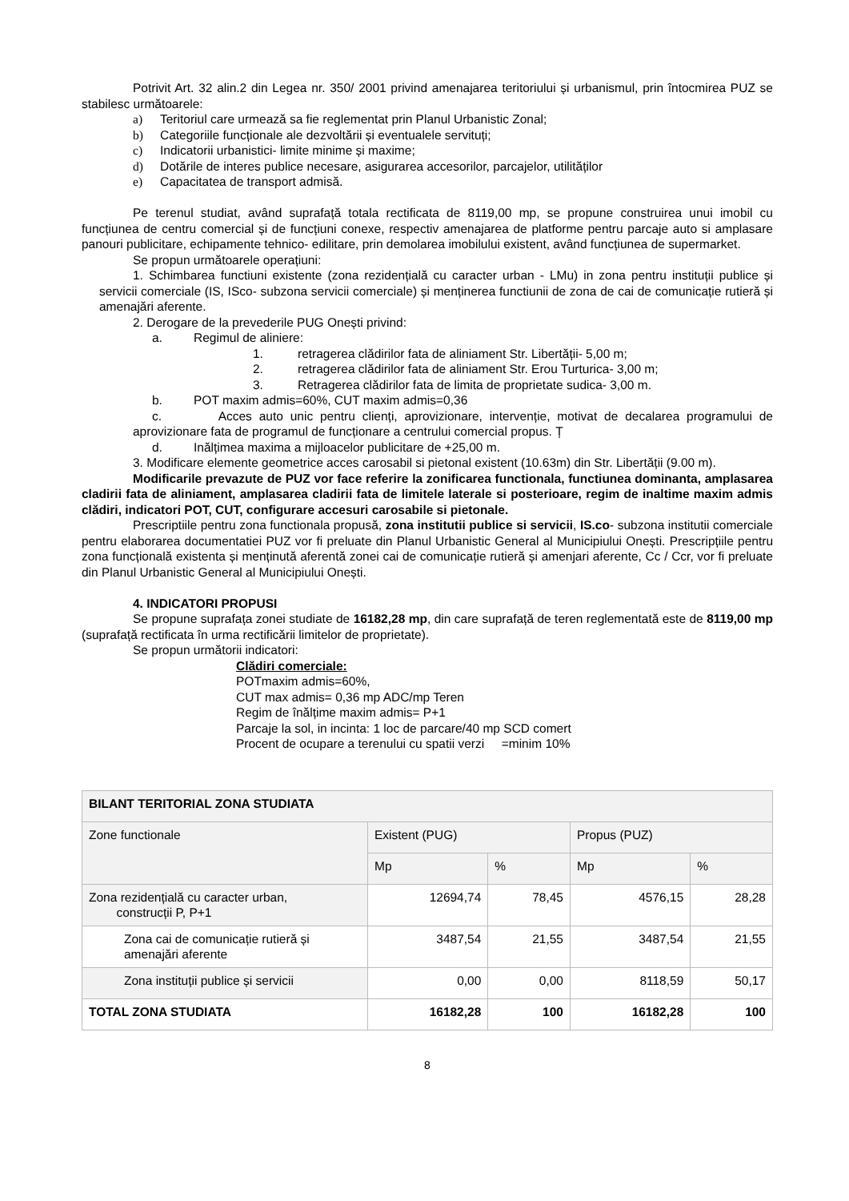Potrivit Art. 32 alin.2 din Legea nr. 350/ 2001 privind amenajarea teritoriului și urbanismul, prin întocmirea PUZ se stabilesc următoarele:
a) Teritoriul care urmează sa fie reglementat prin Planul Urbanistic Zonal;
b) Categoriile funcționale ale dezvoltării și eventualele servituți;
c) Indicatorii urbanistici- limite minime și maxime;
d) Dotările de interes publice necesare, asigurarea accesorilor, parcajelor, utilităților
e) Capacitatea de transport admisă.
Pe terenul studiat, având suprafață totala rectificata de 8119,00 mp, se propune construirea unui imobil cu funcțiunea de centru comercial și de funcțiuni conexe, respectiv amenajarea de platforme pentru parcaje auto si amplasare panouri publicitare, echipamente tehnico- edilitare, prin demolarea imobilului existent, având funcțiunea de supermarket.
Se propun următoarele operațiuni:
1. Schimbarea functiuni existente (zona rezidențială cu caracter urban - LMu) in zona pentru instituții publice și servicii comerciale (IS, ISco- subzona servicii comerciale) și menținerea functiunii de zona de cai de comunicație rutieră și amenajări aferente.
2. Derogare de la prevederile PUG Onești privind:
a. Regimul de aliniere:
1. retragerea clădirilor fata de aliniament Str. Libertății- 5,00 m;
2. retragerea clădirilor fata de aliniament Str. Erou Turturica- 3,00 m;
3. Retragerea clădirilor fata de limita de proprietate sudica- 3,00 m.
b. POT maxim admis=60%, CUT maxim admis=0,36
c. Acces auto unic pentru clienți, aprovizionare, intervenție, motivat de decalarea programului de aprovizionare fata de programul de funcționare a centrului comercial propus. Ț
d. Inălțimea maxima a mijloacelor publicitare de +25,00 m.
3. Modificare elemente geometrice acces carosabil si pietonal existent (10.63m) din Str. Libertății (9.00 m).
Modificarile prevazute de PUZ vor face referire la zonificarea functionala, functiunea dominanta, amplasarea cladirii fata de aliniament, amplasarea cladirii fata de limitele laterale si posterioare, regim de inaltime maxim admis clădiri, indicatori POT, CUT, configurare accesuri carosabile si pietonale.
Prescriptiile pentru zona functionala propusă, zona institutii publice si servicii, IS.co- subzona institutii comerciale pentru elaborarea documentatiei PUZ vor fi preluate din Planul Urbanistic General al Municipiului Onești. Prescripțiile pentru zona funcțională existenta și menținută aferentă zonei cai de comunicație rutieră și amenjari aferente, Cc / Ccr, vor fi preluate din Planul Urbanistic General al Municipiului Onești.
4. INDICATORI PROPUSI
Se propune suprafața zonei studiate de 16182,28 mp, din care suprafață de teren reglementată este de 8119,00 mp (suprafață rectificata în urma rectificării limitelor de proprietate).
Se propun următorii indicatori:
Clădiri comerciale:
POTmaxim admis=60%,
CUT max admis= 0,36 mp ADC/mp Teren
Regim de înălțime maxim admis= P+1
Parcaje la sol, in incinta: 1 loc de parcare/40 mp SCD comert
Procent de ocupare a terenului cu spatii verzi =minim 10%
| BILANT TERITORIAL ZONA STUDIATA | | | | |
| Zone functionale | Existent (PUG) | | Propus (PUZ) | |
| | Mp | % | Mp | % |
| Zona rezidențială cu caracter urban, construcții P, P+1 | 12694,74 | 78,45 | 4576,15 | 28,28 |
| Zona cai de comunicație rutieră și amenajări aferente | 3487,54 | 21,55 | 3487,54 | 21,55 |
| Zona instituții publice și servicii | 0,00 | 0,00 | 8118,59 | 50,17 |
| TOTAL ZONA STUDIATA | 16182,28 | 100 | 16182,28 | 100 |
8